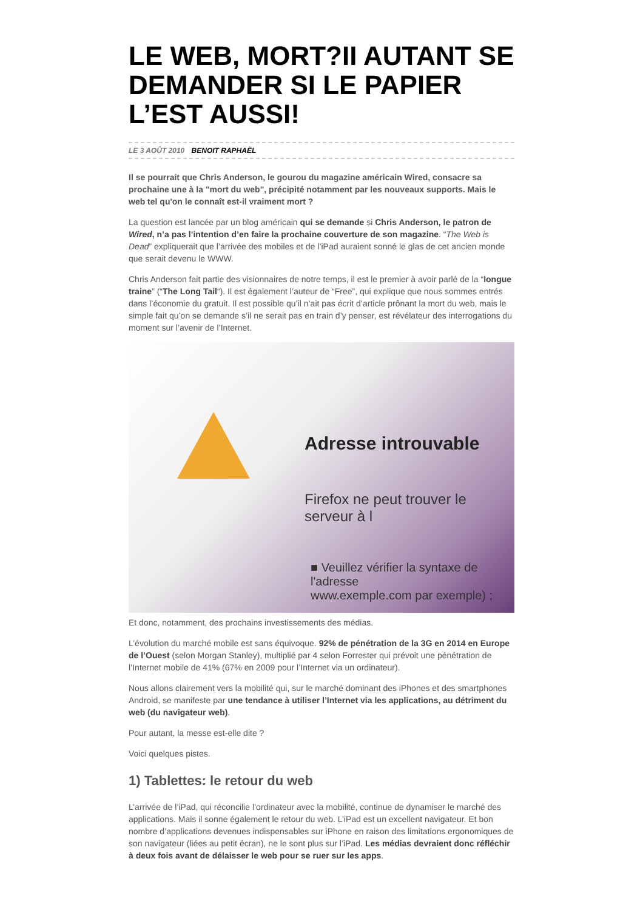LE WEB, MORT?II AUTANT SE DEMANDER SI LE PAPIER L’EST AUSSI!
LE 3 AOÛT 2010 BENOIT RAPHAËL
Il se pourrait que Chris Anderson, le gourou du magazine américain Wired, consacre sa prochaine une à la "mort du web", précipité notamment par les nouveaux supports. Mais le web tel qu'on le connaît est-il vraiment mort ?
La question est lancée par un blog américain qui se demande si Chris Anderson, le patron de Wired, n’a pas l’intention d’en faire la prochaine couverture de son magazine. “The Web is Dead” expliquerait que l’arrivée des mobiles et de l’iPad auraient sonné le glas de cet ancien monde que serait devenu le WWW.
Chris Anderson fait partie des visionnaires de notre temps, il est le premier à avoir parlé de la “longue traine” (“The Long Tail“). Il est également l’auteur de “Free”, qui explique que nous sommes entrés dans l’économie du gratuit. Il est possible qu’il n’ait pas écrit d’article prônant la mort du web, mais le simple fait qu’on se demande s’il ne serait pas en train d’y penser, est révélateur des interrogations du moment sur l’avenir de l’Internet.
Adresse introuvable
Firefox ne peut trouver le serveur à l
■ Veuillez vérifier la syntaxe de l'adresse
www.exemple.com par exemple) ;
Et donc, notamment, des prochains investissements des médias.
L’évolution du marché mobile est sans équivoque. 92% de pénétration de la 3G en 2014 en Europe de l’Ouest (selon Morgan Stanley), multiplié par 4 selon Forrester qui prévoit une pénétration de l’Internet mobile de 41% (67% en 2009 pour l’Internet via un ordinateur).
Nous allons clairement vers la mobilité qui, sur le marché dominant des iPhones et des smartphones Android, se manifeste par une tendance à utiliser l’Internet via les applications, au détriment du web (du navigateur web).
Pour autant, la messe est-elle dite ?
Voici quelques pistes.
1) Tablettes: le retour du web
L’arrivée de l’iPad, qui réconcilie l’ordinateur avec la mobilité, continue de dynamiser le marché des applications. Mais il sonne également le retour du web. L’iPad est un excellent navigateur. Et bon nombre d’applications devenues indispensables sur iPhone en raison des limitations ergonomiques de son navigateur (liées au petit écran), ne le sont plus sur l’iPad. Les médias devraient donc réfléchir à deux fois avant de délaisser le web pour se ruer sur les apps.